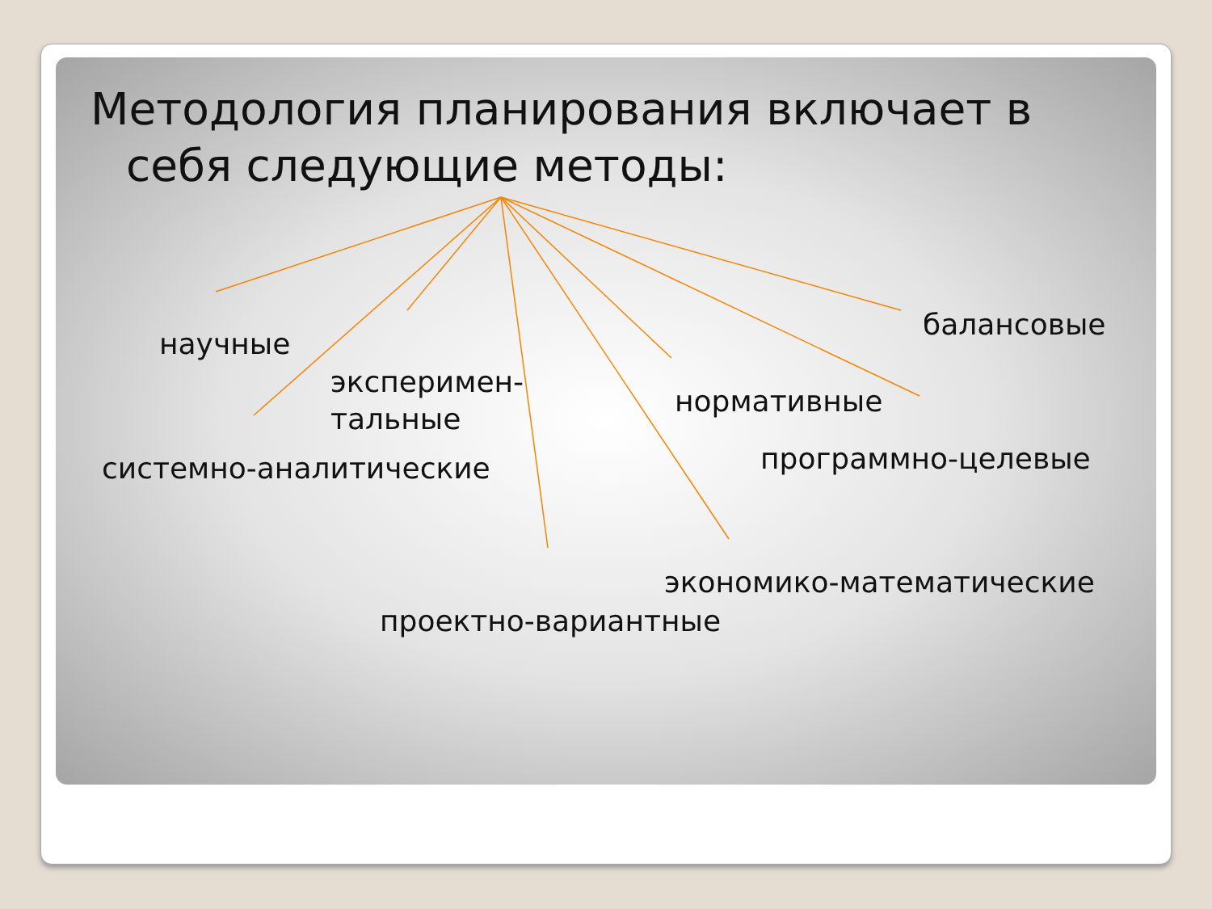Методология планирования включает в себя следующие методы:
научные
эксперимен-
тальные
системно-аналитические
балансовые
нормативные
программно-целевые
экономико-математические
проектно-вариантные